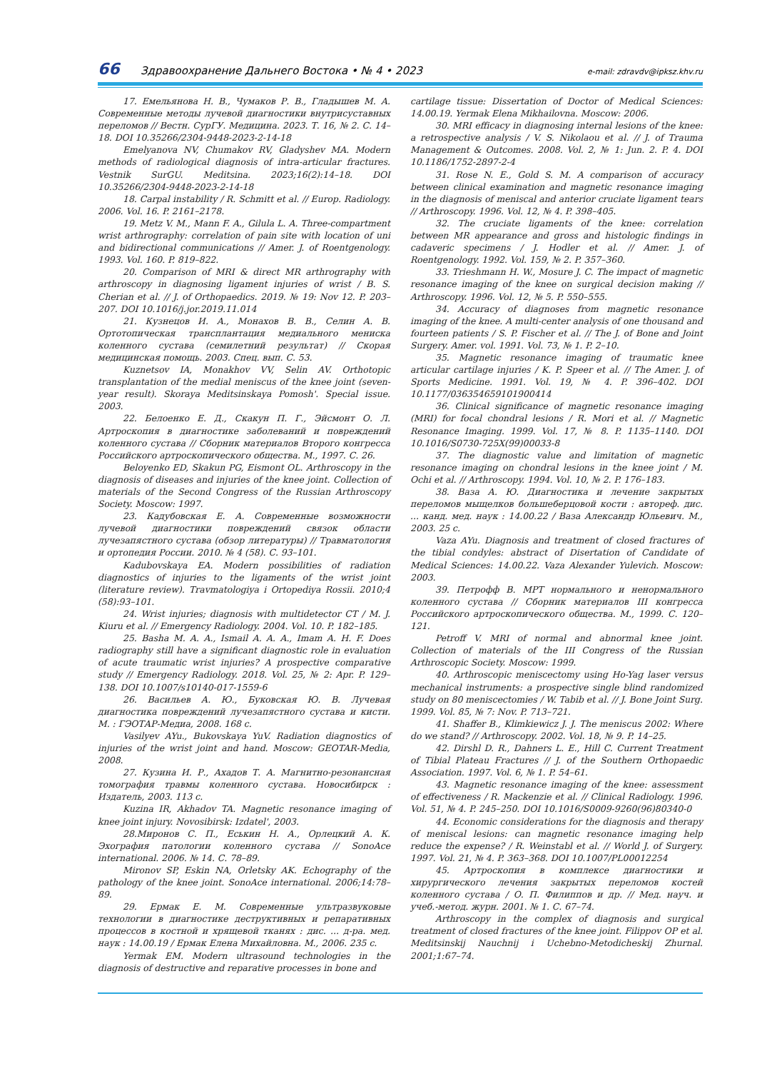66 Здравоохранение Дальнего Востока • № 4 • 2023 e-mail: zdravdv@ipksz.khv.ru
17. Емельянова Н. В., Чумаков Р. В., Гладышев М. А. Современные методы лучевой диагностики внутрисуставных переломов // Вестн. СурГУ. Медицина. 2023. Т. 16, № 2. С. 14–18. DOI 10.35266/2304-9448-2023-2-14-18
Emelyanova NV, Chumakov RV, Gladyshev MA. Modern methods of radiological diagnosis of intra-articular fractures. Vestnik SurGU. Meditsina. 2023;16(2):14–18. DOI 10.35266/2304-9448-2023-2-14-18
18. Carpal instability / R. Schmitt et al. // Europ. Radiology. 2006. Vol. 16. P. 2161–2178.
19. Metz V. M., Mann F. A., Gilula L. A. Three-compartment wrist arthrography: correlation of pain site with location of uni and bidirectional communications // Amer. J. of Roentgenology. 1993. Vol. 160. P. 819–822.
20. Comparison of MRI & direct MR arthrography with arthroscopy in diagnosing ligament injuries of wrist / B. S. Cherian et al. // J. of Orthopaedics. 2019. № 19: Nov 12. P. 203–207. DOI 10.1016/j.jor.2019.11.014
21. Кузнецов И. А., Монахов В. В., Селин А. В. Ортотопическая трансплантация медиального мениска коленного сустава (семилетний результат) // Скорая медицинская помощь. 2003. Спец. вып. С. 53.
Kuznetsov IA, Monakhov VV, Selin AV. Orthotopic transplantation of the medial meniscus of the knee joint (seven-year result). Skoraya Meditsinskaya Pomosh'. Special issue. 2003.
22. Белоенко Е. Д., Скакун П. Г., Эйсмонт О. Л. Артроскопия в диагностике заболеваний и повреждений коленного сустава // Сборник материалов Второго конгресса Российского артроскопического общества. М., 1997. С. 26.
Beloyenko ED, Skakun PG, Eismont OL. Arthroscopy in the diagnosis of diseases and injuries of the knee joint. Collection of materials of the Second Congress of the Russian Arthroscopy Society. Moscow: 1997.
23. Кадубовская Е. А. Современные возможности лучевой диагностики повреждений связок области лучезапястного сустава (обзор литературы) // Травматология и ортопедия России. 2010. № 4 (58). С. 93–101.
Kadubovskaya EA. Modern possibilities of radiation diagnostics of injuries to the ligaments of the wrist joint (literature review). Travmatologiya i Ortopediya Rossii. 2010;4 (58):93–101.
24. Wrist injuries; diagnosis with multidetector CT / M. J. Kiuru et al. // Emergency Radiology. 2004. Vol. 10. P. 182–185.
25. Basha M. A. A., Ismail A. A. A., Imam A. H. F. Does radiography still have a significant diagnostic role in evaluation of acute traumatic wrist injuries? A prospective comparative study // Emergency Radiology. 2018. Vol. 25, № 2: Apr. P. 129–138. DOI 10.1007/s10140-017-1559-6
26. Васильев А. Ю., Буковская Ю. В. Лучевая диагностика повреждений лучезапястного сустава и кисти. М. : ГЭОТАР-Медиа, 2008. 168 с.
Vasilyev AYu., Bukovskaya YuV. Radiation diagnostics of injuries of the wrist joint and hand. Moscow: GEOTAR-Media, 2008.
27. Кузина И. Р., Ахадов Т. А. Магнитно-резонансная томография травмы коленного сустава. Новосибирск : Издатель, 2003. 113 с.
Kuzina IR, Akhadov TA. Magnetic resonance imaging of knee joint injury. Novosibirsk: Izdatel', 2003.
28.Миронов С. П., Еськин Н. А., Орлецкий А. К. Эхография патологии коленного сустава // SonoAce international. 2006. № 14. С. 78–89.
Mironov SP, Eskin NA, Orletsky AK. Echography of the pathology of the knee joint. SonoAce international. 2006;14:78–89.
29. Ермак Е. М. Современные ультразвуковые технологии в диагностике деструктивных и репаративных процессов в костной и хрящевой тканях : дис. ... д-ра. мед. наук : 14.00.19 / Ермак Елена Михайловна. М., 2006. 235 с.
Yermak EM. Modern ultrasound technologies in the diagnosis of destructive and reparative processes in bone and
cartilage tissue: Dissertation of Doctor of Medical Sciences: 14.00.19. Yermak Elena Mikhailovna. Moscow: 2006.
30. MRI efficacy in diagnosing internal lesions of the knee: a retrospective analysis / V. S. Nikolaou et al. // J. of Trauma Management & Outcomes. 2008. Vol. 2, № 1: Jun. 2. P. 4. DOI 10.1186/1752-2897-2-4
31. Rose N. E., Gold S. M. A comparison of accuracy between clinical examination and magnetic resonance imaging in the diagnosis of meniscal and anterior cruciate ligament tears // Arthroscopy. 1996. Vol. 12, № 4. P. 398–405.
32. The cruciate ligaments of the knee: correlation between MR appearance and gross and histologic findings in cadaveric specimens / J. Hodler et al. // Amer. J. of Roentgenology. 1992. Vol. 159, № 2. P. 357–360.
33. Trieshmann H. W., Mosure J. C. The impact of magnetic resonance imaging of the knee on surgical decision making // Arthroscopy. 1996. Vol. 12, № 5. P. 550–555.
34. Accuracy of diagnoses from magnetic resonance imaging of the knee. A multi-center analysis of one thousand and fourteen patients / S. P. Fischer et al. // The J. of Bone and Joint Surgery. Amer. vol. 1991. Vol. 73, № 1. P. 2–10.
35. Magnetic resonance imaging of traumatic knee articular cartilage injuries / K. P. Speer et al. // The Amer. J. of Sports Medicine. 1991. Vol. 19, № 4. P. 396–402. DOI 10.1177/036354659101900414
36. Clinical significance of magnetic resonance imaging (MRI) for focal chondral lesions / R. Mori et al. // Magnetic Resonance Imaging. 1999. Vol. 17, № 8. P. 1135–1140. DOI 10.1016/S0730-725X(99)00033-8
37. The diagnostic value and limitation of magnetic resonance imaging on chondral lesions in the knee joint / M. Ochi et al. // Arthroscopy. 1994. Vol. 10, № 2. P. 176–183.
38. Ваза А. Ю. Диагностика и лечение закрытых переломов мыщелков большеберцовой кости : автореф. дис. ... канд. мед. наук : 14.00.22 / Ваза Александр Юльевич. М., 2003. 25 с.
Vaza AYu. Diagnosis and treatment of closed fractures of the tibial condyles: abstract of Disertation of Candidate of Medical Sciences: 14.00.22. Vaza Alexander Yulevich. Moscow: 2003.
39. Петрофф В. МРТ нормального и ненормального коленного сустава // Сборник материалов III конгресса Российского артроскопического общества. М., 1999. С. 120–121.
Petroff V. MRI of normal and abnormal knee joint. Collection of materials of the III Congress of the Russian Arthroscopic Society. Moscow: 1999.
40. Arthroscopic meniscectomy using Ho-Yag laser versus mechanical instruments: a prospective single blind randomized study on 80 meniscectomies / W. Tabib et al. // J. Bone Joint Surg. 1999. Vol. 85, № 7: Nov. P. 713–721.
41. Shaffer B., Klimkiewicz J. J. The meniscus 2002: Where do we stand? // Arthroscopy. 2002. Vol. 18, № 9. P. 14–25.
42. Dirshl D. R., Dahners L. E., Hill C. Current Treatment of Tibial Plateau Fractures // J. of the Southern Orthopaedic Association. 1997. Vol. 6, № 1. P. 54–61.
43. Magnetic resonance imaging of the knee: assessment of effectiveness / R. Mackenzie et al. // Clinical Radiology. 1996. Vol. 51, № 4. P. 245–250. DOI 10.1016/S0009-9260(96)80340-0
44. Economic considerations for the diagnosis and therapy of meniscal lesions: can magnetic resonance imaging help reduce the expense? / R. Weinstabl et al. // World J. of Surgery. 1997. Vol. 21, № 4. P. 363–368. DOI 10.1007/PL00012254
45. Артроскопия в комплексе диагностики и хирургического лечения закрытых переломов костей коленного сустава / О. П. Филиппов и др. // Мед. науч. и учеб.-метод. журн. 2001. № 1. С. 67–74.
Arthroscopy in the complex of diagnosis and surgical treatment of closed fractures of the knee joint. Filippov OP et al. Meditsinskij Nauchnij i Uchebno-Metodicheskij Zhurnal. 2001;1:67–74.